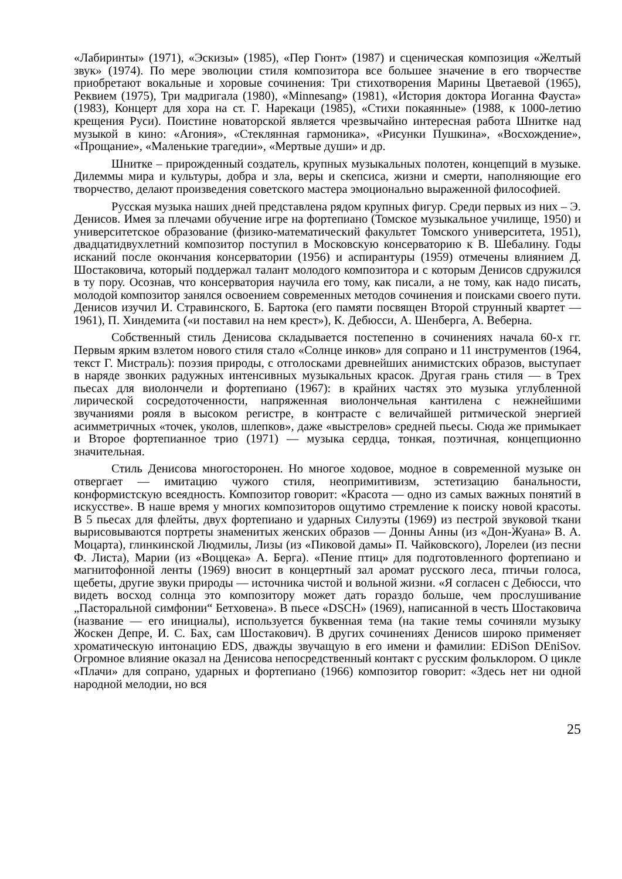«Лабиринты» (1971), «Эскизы» (1985), «Пер Гюнт» (1987) и сценическая композиция «Желтый звук» (1974). По мере эволюции стиля композитора все большее значение в его творчестве приобретают вокальные и хоровые сочинения: Три стихотворения Марины Цветаевой (1965), Реквием (1975), Три мадригала (1980), «Minnesang» (1981), «История доктора Иоганна Фауста» (1983), Концерт для хора на ст. Г. Нарекаци (1985), «Стихи покаянные» (1988, к 1000-летию крещения Руси). Поистине новаторской является чрезвычайно интересная работа Шнитке над музыкой в кино: «Агония», «Стеклянная гармоника», «Рисунки Пушкина», «Восхождение», «Прощание», «Маленькие трагедии», «Мертвые души» и др.
Шнитке – прирожденный создатель, крупных музыкальных полотен, концепций в музыке. Дилеммы мира и культуры, добра и зла, веры и скепсиса, жизни и смерти, наполняющие его творчество, делают произведения советского мастера эмоционально выраженной философией.
Русская музыка наших дней представлена рядом крупных фигур. Среди первых из них – Э. Денисов. Имея за плечами обучение игре на фортепиано (Томское музыкальное училище, 1950) и университетское образование (физико-математический факультет Томского университета, 1951), двадцатидвухлетний композитор поступил в Московскую консерваторию к В. Шебалину. Годы исканий после окончания консерватории (1956) и аспирантуры (1959) отмечены влиянием Д. Шостаковича, который поддержал талант молодого композитора и с которым Денисов сдружился в ту пору. Осознав, что консерватория научила его тому, как писали, а не тому, как надо писать, молодой композитор занялся освоением современных методов сочинения и поисками своего пути. Денисов изучил И. Стравинского, Б. Бартока (его памяти посвящен Второй струнный квартет — 1961), П. Хиндемита («и поставил на нем крест»), К. Дебюсси, А. Шенберга, А. Веберна.
Собственный стиль Денисова складывается постепенно в сочинениях начала 60-х гг. Первым ярким взлетом нового стиля стало «Солнце инков» для сопрано и 11 инструментов (1964, текст Г. Мистраль): поэзия природы, с отголосками древнейших анимистских образов, выступает в наряде звонких радужных интенсивных музыкальных красок. Другая грань стиля — в Трех пьесах для виолончели и фортепиано (1967): в крайних частях это музыка углубленной лирической сосредоточенности, напряженная виолончельная кантилена с нежнейшими звучаниями рояля в высоком регистре, в контрасте с величайшей ритмической энергией асимметричных «точек, уколов, шлепков», даже «выстрелов» средней пьесы. Сюда же примыкает и Второе фортепианное трио (1971) — музыка сердца, тонкая, поэтичная, концепционно значительная.
Стиль Денисова многосторонен. Но многое ходовое, модное в современной музыке он отвергает — имитацию чужого стиля, неопримитивизм, эстетизацию банальности, конформистскую всеядность. Композитор говорит: «Красота — одно из самых важных понятий в искусстве». В наше время у многих композиторов ощутимо стремление к поиску новой красоты. В 5 пьесах для флейты, двух фортепиано и ударных Силуэты (1969) из пестрой звуковой ткани вырисовываются портреты знаменитых женских образов — Донны Анны (из «Дон-Жуана» В. А. Моцарта), глинкинской Людмилы, Лизы (из «Пиковой дамы» П. Чайковского), Лорелеи (из песни Ф. Листа), Марии (из «Воццека» А. Берга). «Пение птиц» для подготовленного фортепиано и магнитофонной ленты (1969) вносит в концертный зал аромат русского леса, птичьи голоса, щебеты, другие звуки природы — источника чистой и вольной жизни. «Я согласен с Дебюсси, что видеть восход солнца это композитору может дать гораздо больше, чем прослушивание „Пасторальной симфонии“ Бетховена». В пьесе «DSCH» (1969), написанной в честь Шостаковича (название — его инициалы), используется буквенная тема (на такие темы сочиняли музыку Жоскен Депре, И. С. Бах, сам Шостакович). В других сочинениях Денисов широко применяет хроматическую интонацию EDS, дважды звучащую в его имени и фамилии: EDiSon DEniSov. Огромное влияние оказал на Денисова непосредственный контакт с русским фольклором. О цикле «Плачи» для сопрано, ударных и фортепиано (1966) композитор говорит: «Здесь нет ни одной народной мелодии, но вся
25